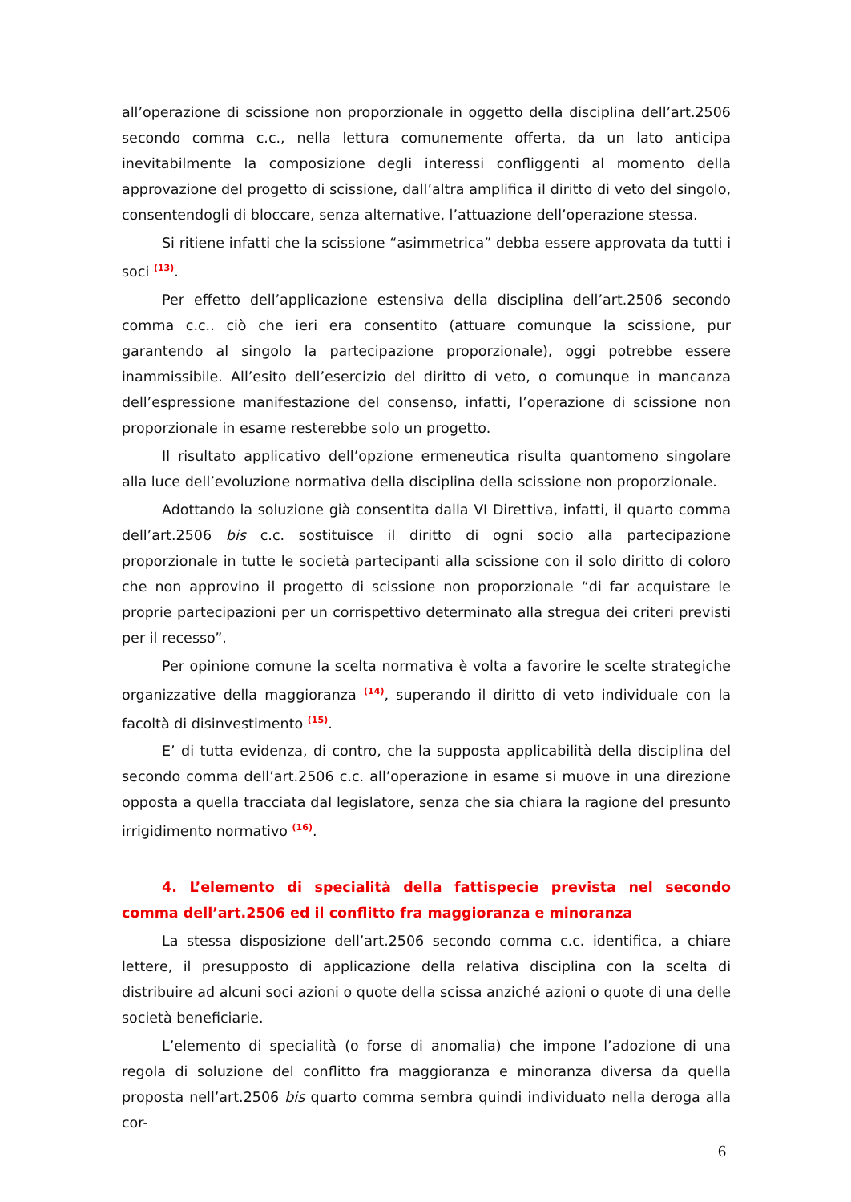all’operazione di scissione non proporzionale in oggetto della disciplina dell’art.2506 secondo comma c.c., nella lettura comunemente offerta, da un lato anticipa inevitabilmente la composizione degli interessi confliggenti al momento della approvazione del progetto di scissione, dall’altra amplifica il diritto di veto del singolo, consentendogli di bloccare, senza alternative, l’attuazione dell’operazione stessa.
Si ritiene infatti che la scissione “asimmetrica” debba essere approvata da tutti i soci <sup>(13)</sup>.
Per effetto dell’applicazione estensiva della disciplina dell’art.2506 secondo comma c.c.. ciò che ieri era consentito (attuare comunque la scissione, pur garantendo al singolo la partecipazione proporzionale), oggi potrebbe essere inammissibile. All’esito dell’esercizio del diritto di veto, o comunque in mancanza dell’espressione manifestazione del consenso, infatti, l’operazione di scissione non proporzionale in esame resterebbe solo un progetto.
Il risultato applicativo dell’opzione ermeneutica risulta quantomeno singolare alla luce dell’evoluzione normativa della disciplina della scissione non proporzionale.
Adottando la soluzione già consentita dalla VI Direttiva, infatti, il quarto comma dell’art.2506 bis c.c. sostituisce il diritto di ogni socio alla partecipazione proporzionale in tutte le società partecipanti alla scissione con il solo diritto di coloro che non approvino il progetto di scissione non proporzionale “di far acquistare le proprie partecipazioni per un corrispettivo determinato alla stregua dei criteri previsti per il recesso”.
Per opinione comune la scelta normativa è volta a favorire le scelte strategiche organizzative della maggioranza <sup>(14)</sup>, superando il diritto di veto individuale con la facoltà di disinvestimento <sup>(15)</sup>.
E’ di tutta evidenza, di contro, che la supposta applicabilità della disciplina del secondo comma dell’art.2506 c.c. all’operazione in esame si muove in una direzione opposta a quella tracciata dal legislatore, senza che sia chiara la ragione del presunto irrigidimento normativo <sup>(16)</sup>.
4. L’elemento di specialità della fattispecie prevista nel secondo comma dell’art.2506 ed il conflitto fra maggioranza e minoranza
La stessa disposizione dell’art.2506 secondo comma c.c. identifica, a chiare lettere, il presupposto di applicazione della relativa disciplina con la scelta di distribuire ad alcuni soci azioni o quote della scissa anziché azioni o quote di una delle società beneficiarie.
L’elemento di specialità (o forse di anomalia) che impone l’adozione di una regola di soluzione del conflitto fra maggioranza e minoranza diversa da quella proposta nell’art.2506 bis quarto comma sembra quindi individuato nella deroga alla cor-
6